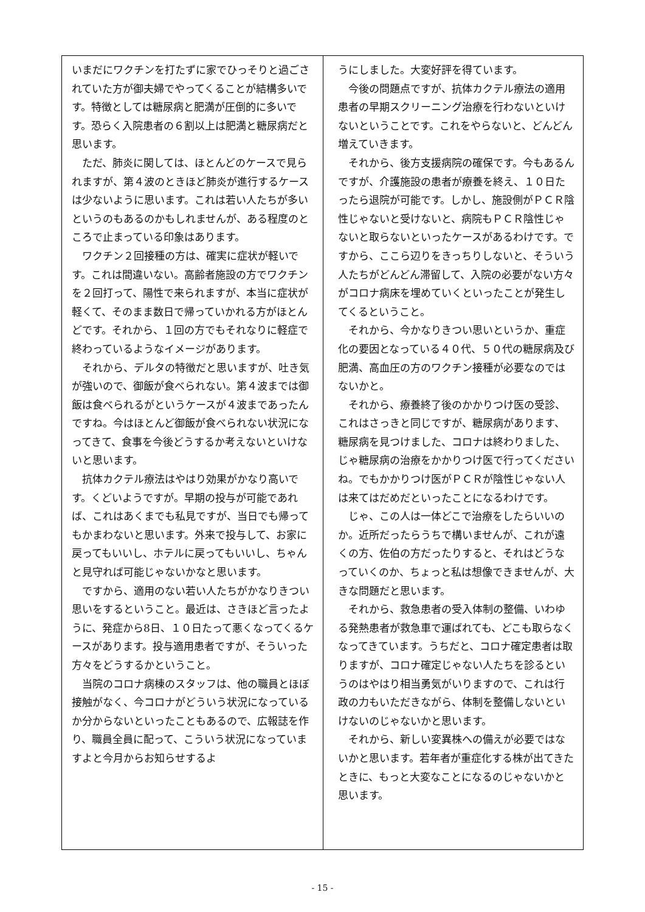いまだにワクチンを打たずに家でひっそりと過ごされていた方が御夫婦でやってくることが結構多いです。特徴としては糖尿病と肥満が圧倒的に多いです。恐らく入院患者の６割以上は肥満と糖尿病だと思います。
ただ、肺炎に関しては、ほとんどのケースで見られますが、第４波のときほど肺炎が進行するケースは少ないように思います。これは若い人たちが多いというのもあるのかもしれませんが、ある程度のところで止まっている印象はあります。
ワクチン２回接種の方は、確実に症状が軽いです。これは間違いない。高齢者施設の方でワクチンを２回打って、陽性で来られますが、本当に症状が軽くて、そのまま数日で帰っていかれる方がほとんどです。それから、１回の方でもそれなりに軽症で終わっているようなイメージがあります。
それから、デルタの特徴だと思いますが、吐き気が強いので、御飯が食べられない。第４波までは御飯は食べられるがというケースが４波まであったんですね。今はほとんど御飯が食べられない状況になってきて、食事を今後どうするか考えないといけないと思います。
抗体カクテル療法はやはり効果がかなり高いです。くどいようですが。早期の投与が可能であれば、これはあくまでも私見ですが、当日でも帰ってもかまわないと思います。外来で投与して、お家に戻ってもいいし、ホテルに戻ってもいいし、ちゃんと見守れば可能じゃないかなと思います。
ですから、適用のない若い人たちがかなりきつい思いをするということ。最近は、さきほど言ったように、発症から8日、１０日たって悪くなってくるケースがあります。投与適用患者ですが、そういった方々をどうするかということ。
当院のコロナ病棟のスタッフは、他の職員とほぼ接触がなく、今コロナがどういう状況になっているか分からないといったこともあるので、広報誌を作り、職員全員に配って、こういう状況になっていますよと今月からお知らせするよ
うにしました。大変好評を得ています。
今後の問題点ですが、抗体カクテル療法の適用患者の早期スクリーニング治療を行わないといけないということです。これをやらないと、どんどん増えていきます。
それから、後方支援病院の確保です。今もあるんですが、介護施設の患者が療養を終え、１０日たったら退院が可能です。しかし、施設側がＰＣＲ陰性じゃないと受けないと、病院もＰＣＲ陰性じゃないと取らないといったケースがあるわけです。ですから、ここら辺りをきっちりしないと、そういう人たちがどんどん滞留して、入院の必要がない方々がコロナ病床を埋めていくといったことが発生してくるということ。
それから、今かなりきつい思いというか、重症化の要因となっている４０代、５０代の糖尿病及び肥満、高血圧の方のワクチン接種が必要なのではないかと。
それから、療養終了後のかかりつけ医の受診、これはさっきと同じですが、糖尿病があります、糖尿病を見つけました、コロナは終わりました、じゃ糖尿病の治療をかかりつけ医で行ってくださいね。でもかかりつけ医がＰＣＲが陰性じゃない人は来てはだめだといったことになるわけです。
じゃ、この人は一体どこで治療をしたらいいのか。近所だったらうちで構いませんが、これが遠くの方、佐伯の方だったりすると、それはどうなっていくのか、ちょっと私は想像できませんが、大きな問題だと思います。
それから、救急患者の受入体制の整備、いわゆる発熱患者が救急車で運ばれても、どこも取らなくなってきています。うちだと、コロナ確定患者は取りますが、コロナ確定じゃない人たちを診るというのはやはり相当勇気がいりますので、これは行政の力もいただきながら、体制を整備しないといけないのじゃないかと思います。
それから、新しい変異株への備えが必要ではないかと思います。若年者が重症化する株が出てきたときに、もっと大変なことになるのじゃないかと思います。
- 15 -